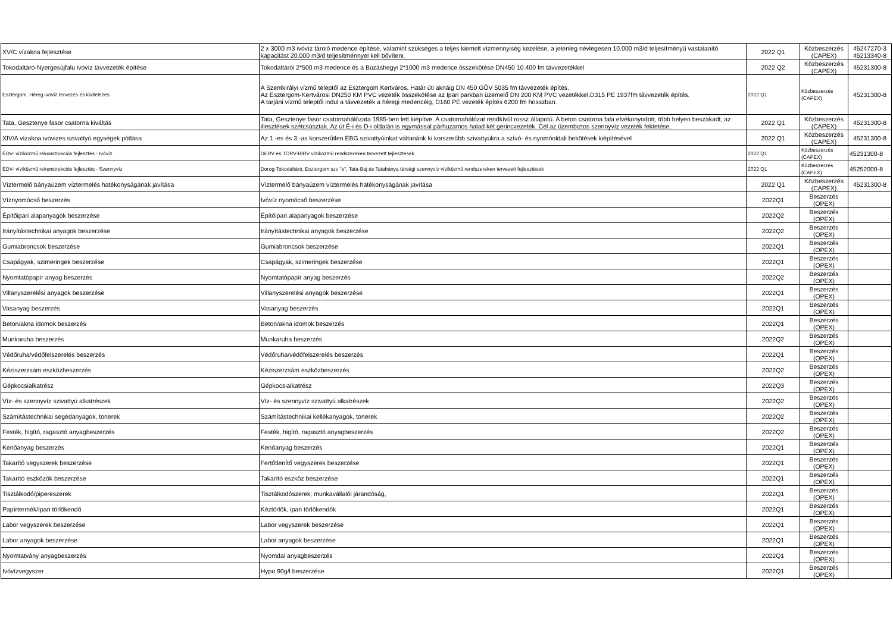| XV/C vízakna fejlesztése | 2 x 3000 m3 ivóvíz tároló medence építése, valamint szükséges a teljes kiemelt vízmennyiség kezelése, a jelenleg névlegesen 10.000 m3/d teljesítményű vastalanító kapacitást 20.000 m3/d teljesítménnyel kell bővíteni. | 2022 Q1 | Közbeszerzés (CAPEX) | 45247270-3 45213340-8 |
| Tokodaltáró-Nyergesújfalu ivóvíz távvezeték építése | Tokodaltárói 2*500 m3 medence és a Búzáshegyi 2*1000 m3 medence összekötése DN450 10.400 fm távvezetékkel | 2022 Q2 | Közbeszerzés (CAPEX) | 45231300-8 |
| Esztergom, Héreg ivóvíz tervezés és kivitelezés | A Szentkirályi vízmű teleptől az Esztergom Kertváros, Határ úti aknáig DN 450 GÖV 5035 fm távvezeték építés. Az Esztergom-Kertvárosi DN250 KM PVC vezeték összekötése az Ipari parkban üzemelő DN 200 KM PVC vezetékkel,D315 PE 1937fm távvezeték építés. A tarjáni vízmű teleptől indul a távvezeték a héregi medencéig, D160 PE vezeték építés 6200 fm hosszban. | 2022 Q1 | Közbeszerzés (CAPEX) | 45231300-8 |
| Tata, Gesztenye fasor csatorna kiváltás | Tata, Gesztenye fasor csatornahálózata 1985-ben lett kiépítve. A csatornahálózat rendkívül rossz állapotú. A beton csatorna fala elvékonyodott, több helyen beszakadt, az illesztések szétcsúsztak. Az út É-i és D-i oldalán is egymással párhuzamos halad két gerincvezeték. Cél az üzembiztos szennyvíz vezeték fektetése. | 2022 Q1 | Közbeszerzés (CAPEX) | 45231300-8 |
| XIV/A vízakna ivóvizes szivattyú egységek pótlása | Az 1.-es és 3.-as korszerűtlen EBG szivattyúinkat váltanánk ki korszerűbb szivattyúkra a szívó- és nyomóoldali bekötések kiépítésével | 2022 Q1 | Közbeszerzés (CAPEX) | 45231300-8 |
| ÉDV- víziközmű rekonstrukciós fejlesztés - Ivóvíz | DERV és TORV-BIRV víziközmű rendszereken tervezett fejlesztések | 2022 Q1 | Közbeszerzés (CAPEX) | 45231300-8 |
| ÉDV- víziközmű rekonstrukciós fejlesztés - Szennyvíz | Dorog-Tokodaltáró, Esztergom szv "e", Tata-Baj és Tatabánya térségi szennyvíz víziközmű rendszereken tervezett fejlesztések | 2022 Q1 | Közbeszerzés (CAPEX) | 45252000-8 |
| Víztermelő bányaüzem víztermelés hatékonyságának javítása | Víztermelő bányaüzem víztermelés hatékonyságának javítása | 2022 Q1 | Közbeszerzés (CAPEX) | 45231300-8 |
| Víznyomócső beszerzés | Ivóvíz nyomócső beszerzése | 2022Q1 | Beszerzés (OPEX) | |
| Építőipari alapanyagok beszerzése | Építőipari alapanyagok beszerzése | 2022Q2 | Beszerzés (OPEX) | |
| Irányítástechnikai anyagok beszerzése | Irányítástechnikai anyagok beszerzése | 2022Q2 | Beszerzés (OPEX) | |
| Gumiabroncsok beszerzése | Gumiabroncsok beszerzése | 2022Q1 | Beszerzés (OPEX) | |
| Csapágyak, szimeringek beszerzése | Csapágyak, szimeringek beszerzése | 2022Q1 | Beszerzés (OPEX) | |
| Nyomtatópapír anyag beszerzés | Nyomtatópapír anyag beszerzés | 2022Q2 | Beszerzés (OPEX) | |
| Villanyszerelési anyagok beszerzése | Villanyszerelési anyagok beszerzése | 2022Q1 | Beszerzés (OPEX) | |
| Vasanyag beszerzés | Vasanyag beszerzés | 2022Q1 | Beszerzés (OPEX) | |
| Beton/akna idomok beszerzés | Beton/akna idomok beszerzés | 2022Q1 | Beszerzés (OPEX) | |
| Munkaruha beszerzés | Munkaruha beszerzés | 2022Q2 | Beszerzés (OPEX) | |
| Védőruha/védőfelszerelés beszerzés | Védőruha/védőfelszerelés beszerzés | 2022Q1 | Beszerzés (OPEX) | |
| Kéziszerzsám eszközbeszerzés | Kéziszerzsám eszközbeszerzés | 2022Q2 | Beszerzés (OPEX) | |
| Gépkocsialkatrész | Gépkocsialkatrész | 2022Q3 | Beszerzés (OPEX) | |
| Víz- és szennyvíz szivattyú alkatrészek | Víz- és szennyvíz szivattyú alkatrészek | 2022Q2 | Beszerzés (OPEX) | |
| Számítástechnikai segédanyagok, tonerek | Számítástechnikai kellékanyagok, tonerek | 2022Q2 | Beszerzés (OPEX) | |
| Festék, higító, ragasztó anyagbeszerzés | Festék, higító, ragasztó anyagbeszerzés | 2022Q2 | Beszerzés (OPEX) | |
| Kenőanyag beszerzés | Kenőanyag beszerzés | 2022Q1 | Beszerzés (OPEX) | |
| Takarító vegyszerek beszerzése | Fertőtlenítő vegyszerek beszerzése | 2022Q1 | Beszerzés (OPEX) | |
| Takarító eszközök beszerzése | Takarító eszköz beszerzése | 2022Q1 | Beszerzés (OPEX) | |
| Tisztálkodó/pipereszerek | Tisztálkodószerek; munkavállalói járandóság, | 2022Q1 | Beszerzés (OPEX) | |
| Papírtermék/Ipari törlőkendő | Kéztörlők, ipari törlőkendők | 2022Q1 | Beszerzés (OPEX) | |
| Labor vegyszerek beszerzése | Labor vegyszerek beszerzése | 2022Q1 | Beszerzés (OPEX) | |
| Labor anyagok beszerzése | Labor anyagok beszerzése | 2022Q1 | Beszerzés (OPEX) | |
| Nyomtatvány anyagbeszerzés | Nyomdai anyagbeszerzés | 2022Q1 | Beszerzés (OPEX) | |
| Ivóvízvegyszer | Hypo 90g/l beszerzése | 2022Q1 | Beszerzés (OPEX) | |